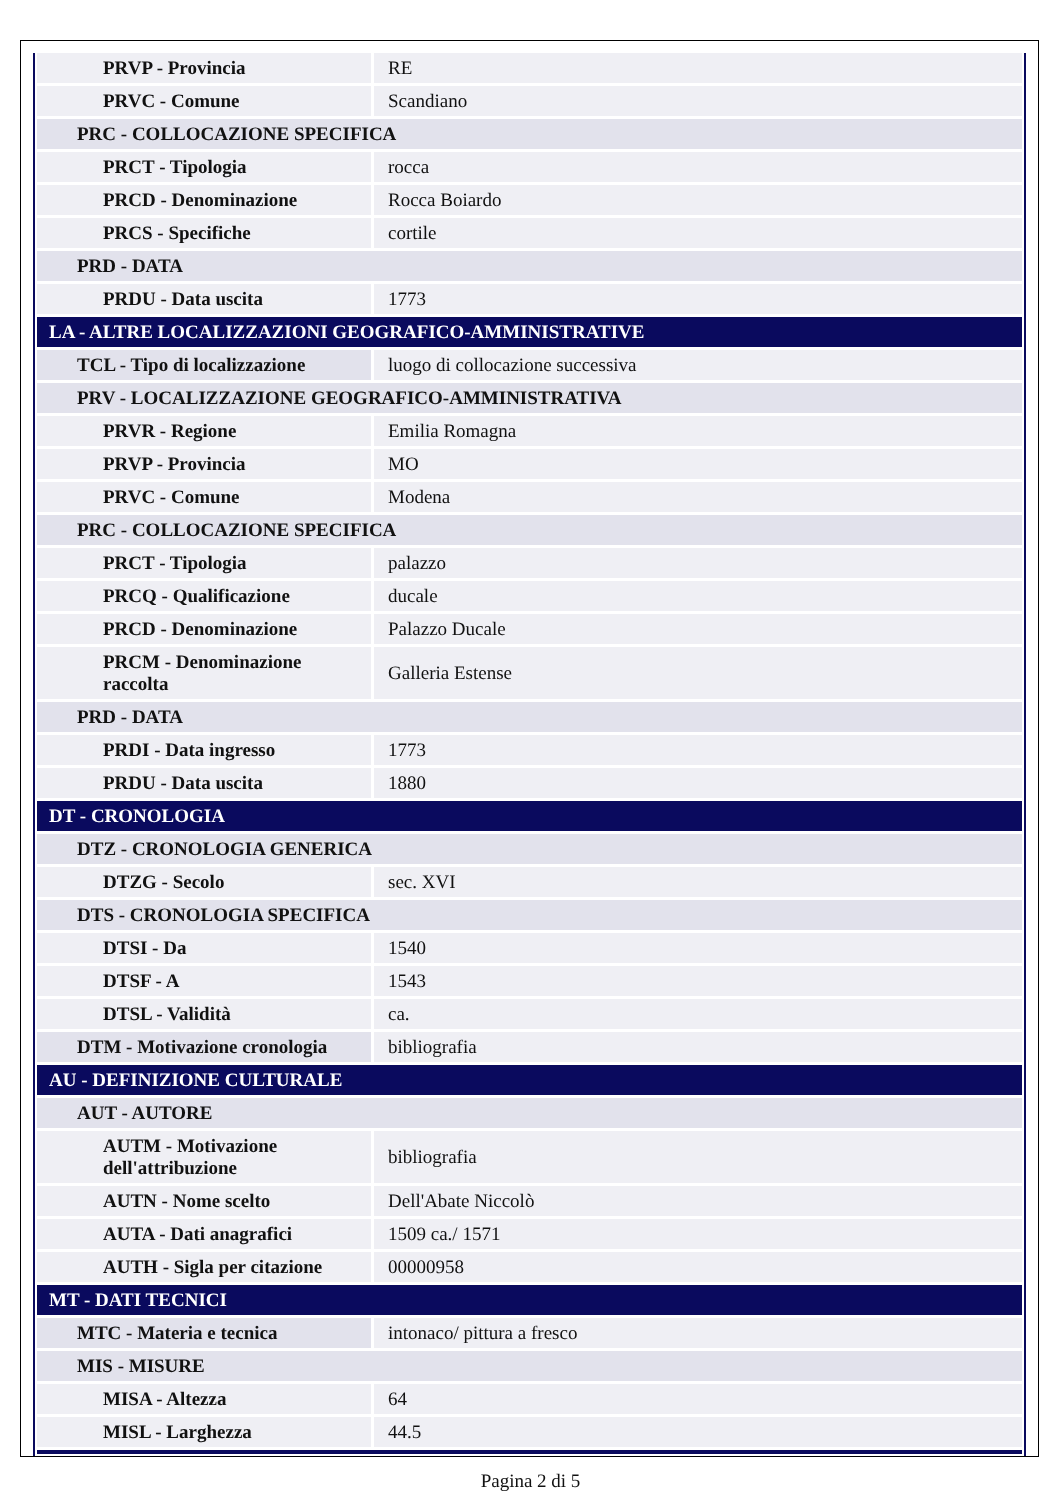| PRVP - Provincia | RE |
| PRVC - Comune | Scandiano |
| PRC - COLLOCAZIONE SPECIFICA | |
| PRCT - Tipologia | rocca |
| PRCD - Denominazione | Rocca Boiardo |
| PRCS - Specifiche | cortile |
| PRD - DATA | |
| PRDU - Data uscita | 1773 |
| LA - ALTRE LOCALIZZAZIONI GEOGRAFICO-AMMINISTRATIVE | |
| TCL - Tipo di localizzazione | luogo di collocazione successiva |
| PRV - LOCALIZZAZIONE GEOGRAFICO-AMMINISTRATIVA | |
| PRVR - Regione | Emilia Romagna |
| PRVP - Provincia | MO |
| PRVC - Comune | Modena |
| PRC - COLLOCAZIONE SPECIFICA | |
| PRCT - Tipologia | palazzo |
| PRCQ - Qualificazione | ducale |
| PRCD - Denominazione | Palazzo Ducale |
| PRCM - Denominazione raccolta | Galleria Estense |
| PRD - DATA | |
| PRDI - Data ingresso | 1773 |
| PRDU - Data uscita | 1880 |
| DT - CRONOLOGIA | |
| DTZ - CRONOLOGIA GENERICA | |
| DTZG - Secolo | sec. XVI |
| DTS - CRONOLOGIA SPECIFICA | |
| DTSI - Da | 1540 |
| DTSF - A | 1543 |
| DTSL - Validità | ca. |
| DTM - Motivazione cronologia | bibliografia |
| AU - DEFINIZIONE CULTURALE | |
| AUT - AUTORE | |
| AUTM - Motivazione dell'attribuzione | bibliografia |
| AUTN - Nome scelto | Dell'Abate Niccolò |
| AUTA - Dati anagrafici | 1509 ca./ 1571 |
| AUTH - Sigla per citazione | 00000958 |
| MT - DATI TECNICI | |
| MTC - Materia e tecnica | intonaco/ pittura a fresco |
| MIS - MISURE | |
| MISA - Altezza | 64 |
| MISL - Larghezza | 44.5 |
Pagina 2 di 5